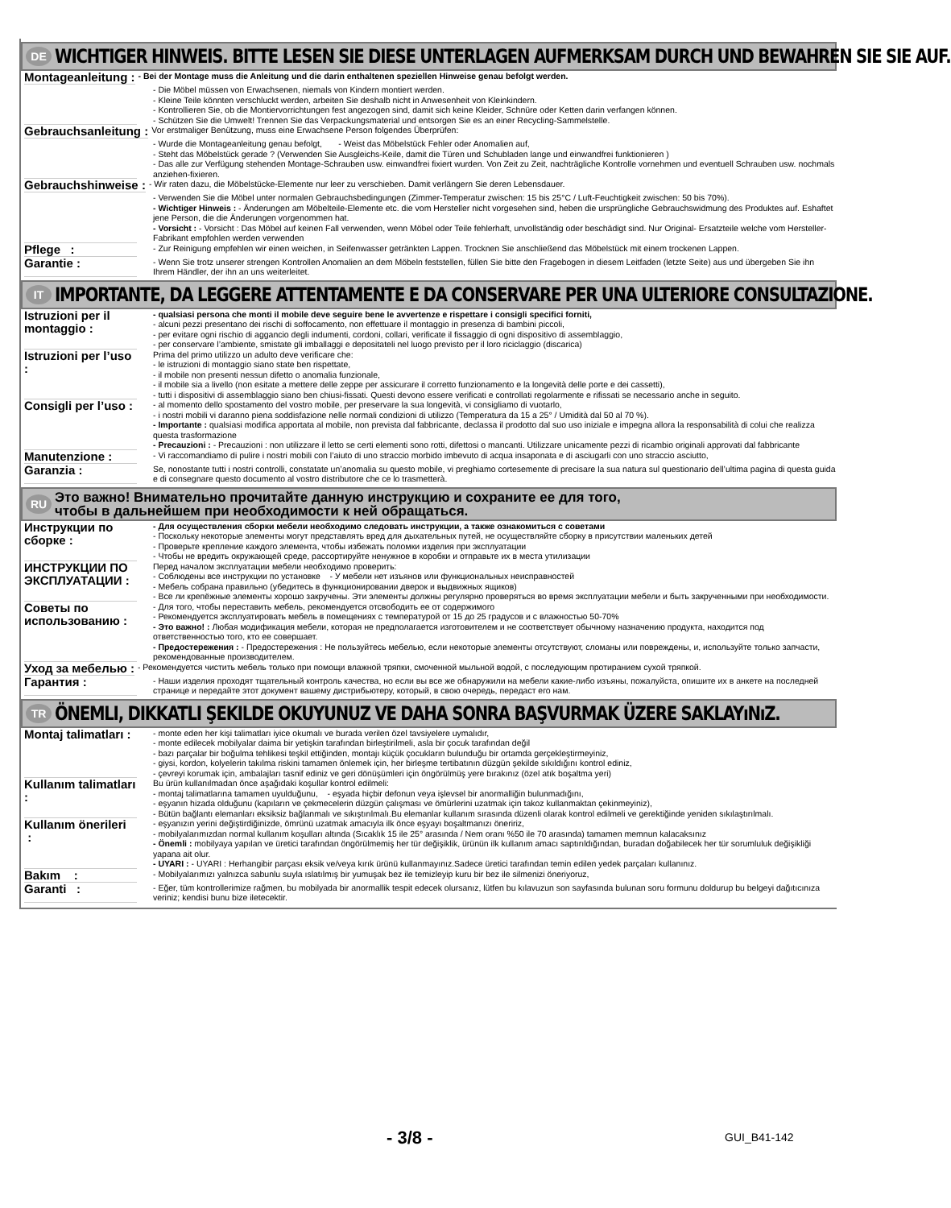DE
WICHTIGER HINWEIS. BITTE LESEN SIE DIESE UNTERLAGEN AUFMERKSAM DURCH UND BEWAHREN SIE SIE AUF.
Montageanleitung :
- Bei der Montage muss die Anleitung und die darin enthaltenen speziellen Hinweise genau befolgt werden.
- Die Möbel müssen von Erwachsenen, niemals von Kindern montiert werden.
- Kleine Teile könnten verschluckt werden, arbeiten Sie deshalb nicht in Anwesenheit von Kleinkindern.
- Kontrollieren Sie, ob die Montiervorrichtungen fest angezogen sind, damit sich keine Kleider, Schnüre oder Ketten darin verfangen können.
- Schützen Sie die Umwelt! Trennen Sie das Verpackungsmaterial und entsorgen Sie es an einer Recycling-Sammelstelle.
Gebrauchsanleitung :
Vor erstmaliger Benützung, muss eine Erwachsene Person folgendes Überprüfen:
- Wurde die Montageanleitung genau befolgt, - Weist das Möbelstück Fehler oder Anomalien auf,
- Steht das Möbelstück gerade ? (Verwenden Sie Ausgleichs-Keile, damit die Türen und Schubladen lange und einwandfrei funktionieren )
- Das alle zur Verfügung stehenden Montage-Schrauben usw. einwandfrei fixiert wurden. Von Zeit zu Zeit, nachträgliche Kontrolle vornehmen und eventuell Schrauben usw. nochmals anziehen-fixieren.
Gebrauchshinweise :
- Wir raten dazu, die Möbelstücke-Elemente nur leer zu verschieben. Damit verlängern Sie deren Lebensdauer.
- Verwenden Sie die Möbel unter normalen Gebrauchsbedingungen (Zimmer-Temperatur zwischen: 15 bis 25°C / Luft-Feuchtigkeit zwischen: 50 bis 70%).
- Wichtiger Hinweis : - Änderungen am Möbelteile-Elemente etc. die vom Hersteller nicht vorgesehen sind, heben die ursprüngliche Gebrauchswidmung des Produktes auf. Eshaftet jene Person, die die Änderungen vorgenommen hat.
- Vorsicht : - Vorsicht : Das Möbel auf keinen Fall verwenden, wenn Möbel oder Teile fehlerhaft, unvollständig oder beschädigt sind. Nur Original- Ersatzteile welche vom Hersteller-Fabrikant empfohlen werden verwenden
Pflege :
- Zur Reinigung empfehlen wir einen weichen, in Seifenwasser getränkten Lappen. Trocknen Sie anschließend das Möbelstück mit einem trockenen Lappen.
Garantie :
- Wenn Sie trotz unserer strengen Kontrollen Anomalien an dem Möbeln feststellen, füllen Sie bitte den Fragebogen in diesem Leitfaden (letzte Seite) aus und übergeben Sie ihn Ihrem Händler, der ihn an uns weiterleitet.
IT
IMPORTANTE, DA LEGGERE ATTENTAMENTE E DA CONSERVARE PER UNA ULTERIORE CONSULTAZIONE.
Istruzioni per il montaggio :
- qualsiasi persona che monti il mobile deve seguire bene le avvertenze e rispettare i consigli specifici forniti,
- alcuni pezzi presentano dei rischi di soffocamento, non effettuare il montaggio in presenza di bambini piccoli,
- per evitare ogni rischio di aggancio degli indumenti, cordoni, collari, verificate il fissaggio di ogni dispositivo di assemblaggio,
- per conservare l’ambiente, smistate gli imballaggi e depositateli nel luogo previsto per il loro riciclaggio (discarica)
Istruzioni per l’uso :
Prima del primo utilizzo un adulto deve verificare che:
- le istruzioni di montaggio siano state ben rispettate,
- il mobile non presenti nessun difetto o anomalia funzionale,
- il mobile sia a livello (non esitate a mettere delle zeppe per assicurare il corretto funzionamento e la longevità delle porte e dei cassetti),
- tutti i dispositivi di assemblaggio siano ben chiusi-fissati. Questi devono essere verificati e controllati regolarmente e rifissati se necessario anche in seguito.
Consigli per l’uso :
- al momento dello spostamento del vostro mobile, per preservare la sua longevità, vi consigliamo di vuotarlo,
- i nostri mobili vi daranno piena soddisfazione nelle normali condizioni di utilizzo (Temperatura da 15 a 25° / Umidità dal 50 al 70 %).
- Importante : qualsiasi modifica apportata al mobile, non prevista dal fabbricante, declassa il prodotto dal suo uso iniziale e impegna allora la responsabilità di colui che realizza questa trasformazione
- Precauzioni : - Precauzioni : non utilizzare il letto se certi elementi sono rotti, difettosi o mancanti. Utilizzare unicamente pezzi di ricambio originali approvati dal fabbricante
Manutenzione :
- Vi raccomandiamo di pulire i nostri mobili con l’aiuto di uno straccio morbido imbevuto di acqua insaponata e di asciugarli con uno straccio asciutto,
Garanzia :
Se, nonostante tutti i nostri controlli, constatate un’anomalia su questo mobile, vi preghiamo cortesemente di precisare la sua natura sul questionario dell’ultima pagina di questa guida e di consegnare questo documento al vostro distributore che ce lo trasmetterà.
RU
Это важно! Внимательно прочитайте данную инструкцию и сохраните ее для того,
чтобы в дальнейшем при необходимости к ней обращаться.
Инструкции по сборке :
- Для осуществления сборки мебели необходимо следовать инструкции, а также ознакомиться с советами
- Поскольку некоторые элементы могут представлять вред для дыхательных путей, не осуществляйте сборку в присутствии маленьких детей
- Проверьте крепление каждого элемента, чтобы избежать поломки изделия при эксплуатации
- Чтобы не вредить окружающей среде, рассортируйте ненужное в коробки и отправьте их в места утилизации
ИНСТРУКЦИИ ПО ЭКСПЛУАТАЦИИ :
Перед началом эксплуатации мебели необходимо проверить:
- Соблюдены все инструкции по установке - У мебели нет изъянов или функциональных неисправностей
- Мебель собрана правильно (убедитесь в функционировании дверок и выдвижных ящиков)
- Все ли крепёжные элементы хорошо закручены. Эти элементы должны регулярно проверяться во время эксплуатации мебели и быть закрученными при необходимости.
Советы по использованию :
- Для того, чтобы переставить мебель, рекомендуется отсвободить ее от содержимого
- Рекомендуется эксплуатировать мебель в помещениях с температурой от 15 до 25 градусов и с влажностью 50-70%
- Это важно! : Любая модификация мебели, которая не предполагается изготовителем и не соответствует обычному назначению продукта, находится под ответственностью того, кто ее совершает.
- Предостережения : - Предостережения : Не пользуйтесь мебелью, если некоторые элементы отсутствуют, сломаны или повреждены, и, используйте только запчасти, рекомендованные производителем.
Уход за мебелью :
- Рекомендуется чистить мебель только при помощи влажной тряпки, смоченной мыльной водой, с последующим протиранием сухой тряпкой.
Гарантия :
- Наши изделия проходят тщательный контроль качества, но если вы все же обнаружили на мебели какие-либо изъяны, пожалуйста, опишите их в анкете на последней странице и передайте этот документ вашему дистрибьютеру, который, в свою очередь, передаст его нам.
TR
ÖNEMLI, DIKKATLI ŞEKILDE OKUYUNUZ VE DAHA SONRA BAŞVURMAK ÜZERE SAKLAYıNıZ.
Montaj talimatları :
- monte eden her kişi talimatları iyice okumalı ve burada verilen özel tavsiyelere uymalıdır,
- monte edilecek mobilyalar daima bir yetişkin tarafından birleştirilmeli, asla bir çocuk tarafından değil
- bazı parçalar bir boğulma tehlikesi teşkil ettiğinden, montajı küçük çocukların bulunduğu bir ortamda gerçekleştirmeyiniz,
- giysi, kordon, kolyelerin takılma riskini tamamen önlemek için, her birleşme tertibatının düzgün şekilde sıkıldığını kontrol ediniz,
- çevreyi korumak için, ambalajları tasnif ediniz ve geri dönüşümleri için öngörülmüş yere bırakınız (özel atık boşaltma yeri)
Kullanım talimatları :
Bu ürün kullanılmadan önce aşağıdaki koşullar kontrol edilmeli:
- montaj talimatlarına tamamen uyulduğunu, - eşyada hiçbir defonun veya işlevsel bir anormalliğin bulunmadığını,
- eşyanın hizada olduğunu (kapıların ve çekmecelerin düzgün çalışması ve ömürlerini uzatmak için takoz kullanmaktan çekinmeyiniz),
- Bütün bağlantı elemanları eksiksiz bağlanmalı ve sıkıştırılmalı.Bu elemanlar kullanım sırasında düzenli olarak kontrol edilmeli ve gerektiğinde yeniden sıkılaştırılmalı.
Kullanım önerileri :
- eşyanızın yerini değiştirdiğinizde, ömrünü uzatmak amacıyla ilk önce eşyayı boşaltmanızı öneririz,
- mobilyalarımızdan normal kullanım koşulları altında (Sıcaklık 15 ile 25° arasında / Nem oranı %50 ile 70 arasında) tamamen memnun kalacaksınız
- Önemli : mobilyaya yapılan ve üretici tarafından öngörülmemiş her tür değişiklik, ürünün ilk kullanım amacı saptırıldığından, buradan doğabilecek her tür sorumluluk değişikliği yapana ait olur.
- UYARI : - UYARI : Herhangibir parçası eksik ve/veya kırık ürünü kullanmayınız.Sadece üretici tarafından temin edilen yedek parçaları kullanınız.
Bakım :
- Mobilyalarımızı yalnızca sabunlu suyla ıslatılmış bir yumuşak bez ile temizleyip kuru bir bez ile silmenizi öneriyoruz,
Garanti :
- Eğer, tüm kontrollerimize rağmen, bu mobilyada bir anormallik tespit edecek olursanız, lütfen bu kılavuzun son sayfasında bulunan soru formunu doldurup bu belgeyi dağıtıcınıza veriniz; kendisi bunu bize iletecektir.
- 3/8 - GUI_B41-142